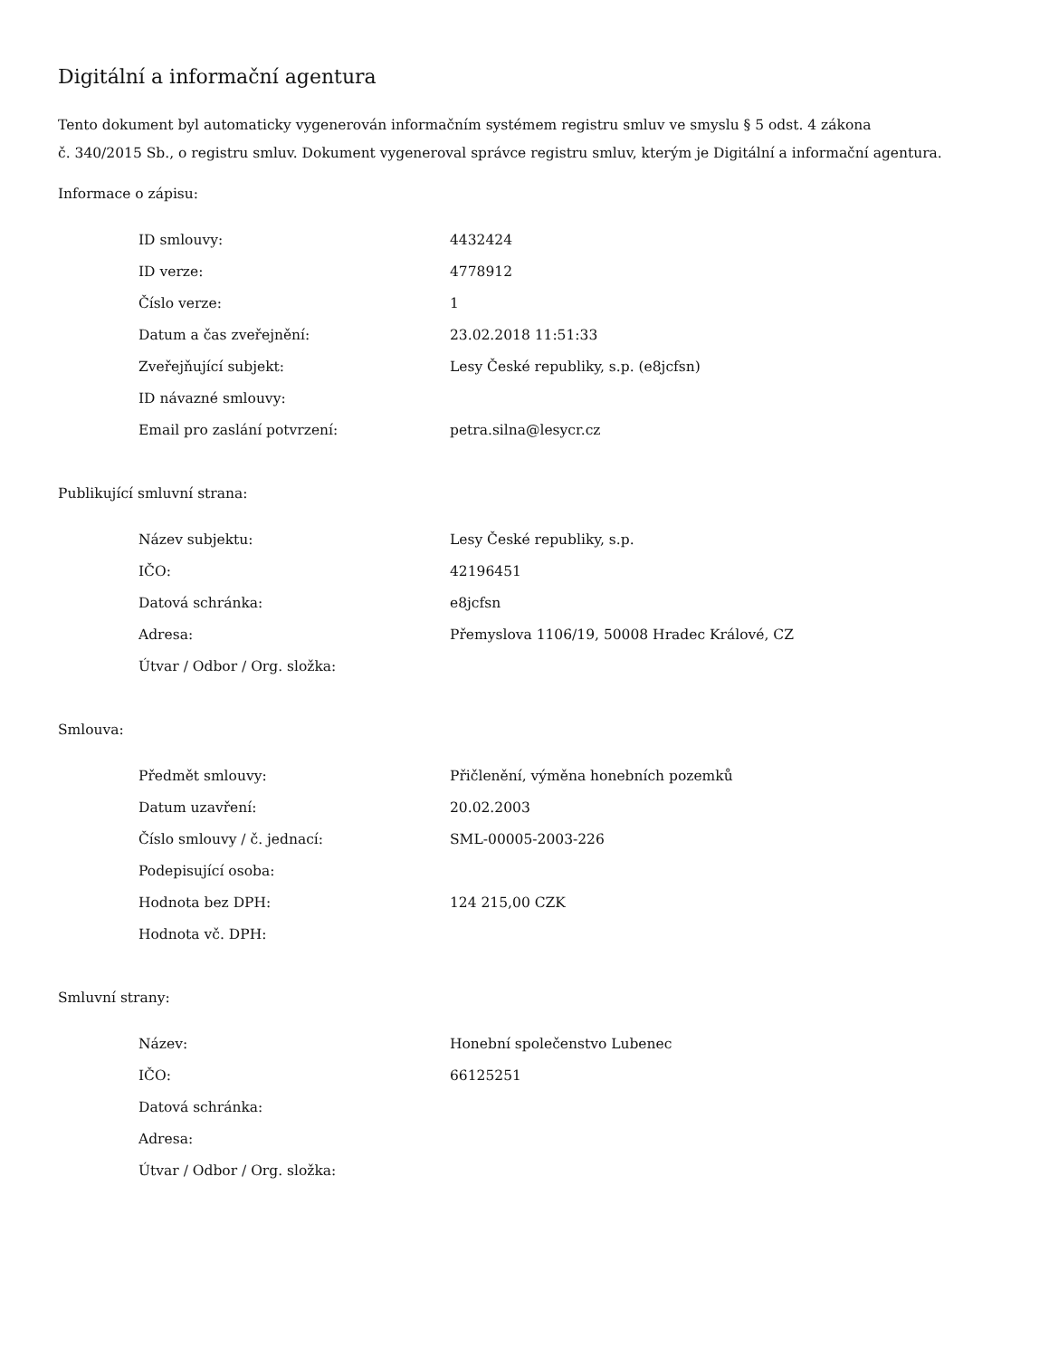Digitální a informační agentura
Tento dokument byl automaticky vygenerován informačním systémem registru smluv ve smyslu § 5 odst. 4 zákona
č. 340/2015 Sb., o registru smluv. Dokument vygeneroval správce registru smluv, kterým je Digitální a informační agentura.
Informace o zápisu:
| ID smlouvy: | 4432424 |
| ID verze: | 4778912 |
| Číslo verze: | 1 |
| Datum a čas zveřejnění: | 23.02.2018 11:51:33 |
| Zveřejňující subjekt: | Lesy České republiky, s.p. (e8jcfsn) |
| ID návazné smlouvy: | |
| Email pro zaslání potvrzení: | petra.silna@lesycr.cz |
Publikující smluvní strana:
| Název subjektu: | Lesy České republiky, s.p. |
| IČO: | 42196451 |
| Datová schránka: | e8jcfsn |
| Adresa: | Přemyslova 1106/19, 50008 Hradec Králové, CZ |
| Útvar / Odbor / Org. složka: | |
Smlouva:
| Předmět smlouvy: | Přičlenění, výměna honebních pozemků |
| Datum uzavření: | 20.02.2003 |
| Číslo smlouvy / č. jednací: | SML-00005-2003-226 |
| Podepisující osoba: | |
| Hodnota bez DPH: | 124 215,00 CZK |
| Hodnota vč. DPH: | |
Smluvní strany:
| Název: | Honební společenstvo Lubenec |
| IČO: | 66125251 |
| Datová schránka: | |
| Adresa: | |
| Útvar / Odbor / Org. složka: | |